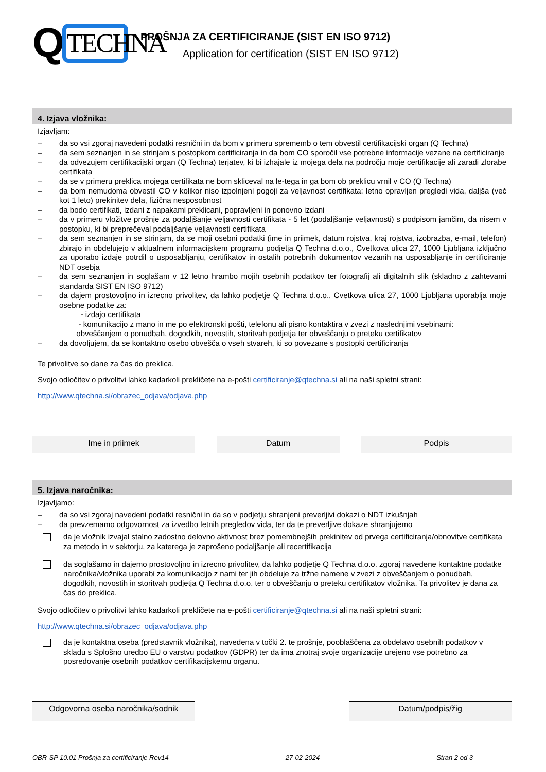Q
TECHNA
PROŠNJA ZA CERTIFICIRANJE (SIST EN ISO 9712)
Application for certification (SIST EN ISO 9712)
4. Izjava vložnika:
Izjavljam:
– da so vsi zgoraj navedeni podatki resnični in da bom v primeru sprememb o tem obvestil certifikacijski organ (Q Techna)
– da sem seznanjen in se strinjam s postopkom certificiranja in da bom CO sporočil vse potrebne informacije vezane na certificiranje
– da odvezujem certifikacijski organ (Q Techna) terjatev, ki bi izhajale iz mojega dela na področju moje certifikacije ali zaradi zlorabe certifikata
– da se v primeru preklica mojega certifikata ne bom skliceval na le-tega in ga bom ob preklicu vrnil v CO (Q Techna)
– da bom nemudoma obvestil CO v kolikor niso izpolnjeni pogoji za veljavnost certifikata: letno opravljen pregledi vida, daljša (več kot 1 leto) prekinitev dela, fizična nesposobnost
– da bodo certifikati, izdani z napakami preklicani, popravljeni in ponovno izdani
– da v primeru vložitve prošnje za podaljšanje veljavnosti certifikata - 5 let (podaljšanje veljavnosti) s podpisom jamčim, da nisem v postopku, ki bi preprečeval podaljšanje veljavnosti certifikata
– da sem seznanjen in se strinjam, da se moji osebni podatki (ime in priimek, datum rojstva, kraj rojstva, izobrazba, e-mail, telefon) zbirajo in obdelujejo v aktualnem informacijskem programu podjetja Q Techna d.o.o., Cvetkova ulica 27, 1000 Ljubljana izključno za uporabo izdaje potrdil o usposabljanju, certifikatov in ostalih potrebnih dokumentov vezanih na usposabljanje in certificiranje NDT osebja
– da sem seznanjen in soglašam v 12 letno hrambo mojih osebnih podatkov ter fotografij ali digitalnih slik (skladno z zahtevami standarda SIST EN ISO 9712)
– da dajem prostovoljno in izrecno privolitev, da lahko podjetje Q Techna d.o.o., Cvetkova ulica 27, 1000 Ljubljana uporablja moje osebne podatke za:
- izdajo certifikata
- komunikacijo z mano in me po elektronski pošti, telefonu ali pisno kontaktira v zvezi z naslednjimi vsebinami:
obveščanjem o ponudbah, dogodkih, novostih, storitvah podjetja ter obveščanju o preteku certifikatov
– da dovoljujem, da se kontaktno osebo obvešča o vseh stvareh, ki so povezane s postopki certificiranja
Te privolitve so dane za čas do preklica.
Svojo odločitev o privolitvi lahko kadarkoli prekličete na e-pošti certificiranje@qtechna.si ali na naši spletni strani:
http://www.qtechna.si/obrazec_odjava/odjava.php
Ime in priimek Datum Podpis
5. Izjava naročnika:
Izjavljamo:
– da so vsi zgoraj navedeni podatki resnični in da so v podjetju shranjeni preverljivi dokazi o NDT izkušnjah
– da prevzemamo odgovornost za izvedbo letnih pregledov vida, ter da te preverljive dokaze shranjujemo
da je vložnik izvajal stalno zadostno delovno aktivnost brez pomembnejših prekinitev od prvega certificiranja/obnovitve certifikata za metodo in v sektorju, za katerega je zaprošeno podaljšanje ali recertifikacija
da soglašamo in dajemo prostovoljno in izrecno privolitev, da lahko podjetje Q Techna d.o.o. zgoraj navedene kontaktne podatke naročnika/vložnika uporabi za komunikacijo z nami ter jih obdeluje za tržne namene v zvezi z obveščanjem o ponudbah, dogodkih, novostih in storitvah podjetja Q Techna d.o.o. ter o obveščanju o preteku certifikatov vložnika. Ta privolitev je dana za čas do preklica.
Svojo odločitev o privolitvi lahko kadarkoli prekličete na e-pošti certificiranje@qtechna.si ali na naši spletni strani:
http://www.qtechna.si/obrazec_odjava/odjava.php
da je kontaktna oseba (predstavnik vložnika), navedena v točki 2. te prošnje, pooblaščena za obdelavo osebnih podatkov v skladu s Splošno uredbo EU o varstvu podatkov (GDPR) ter da ima znotraj svoje organizacije urejeno vse potrebno za posredovanje osebnih podatkov certifikacijskemu organu.
Odgovorna oseba naročnika/sodnik Datum/podpis/žig
OBR-SP 10.01 Prošnja za certificiranje Rev14 27-02-2024 Stran 2 od 3